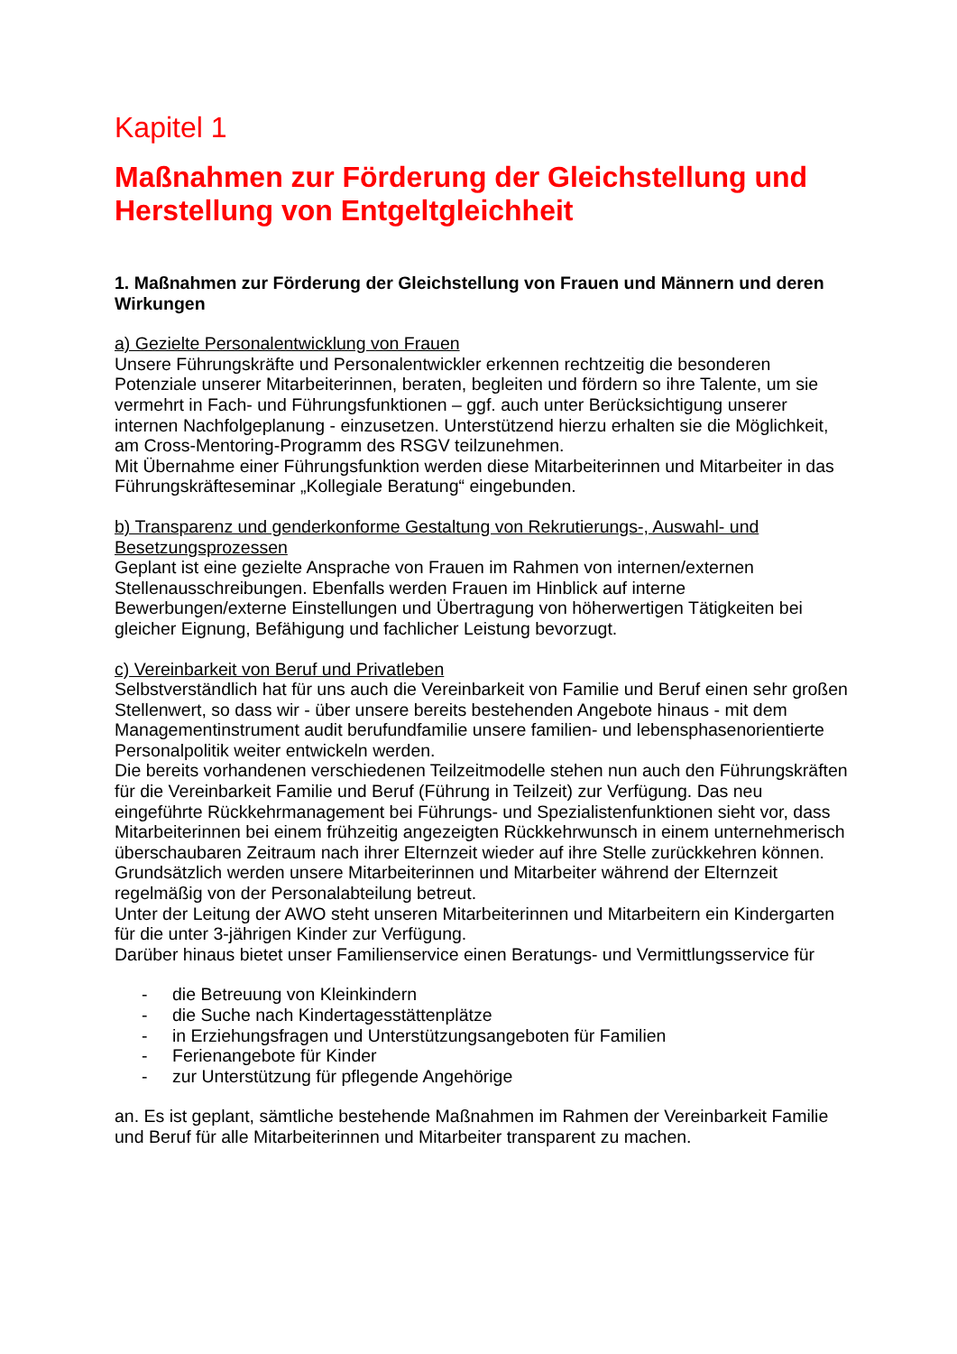Kapitel 1
Maßnahmen zur Förderung der Gleichstellung und Herstellung von Entgeltgleichheit
1. Maßnahmen zur Förderung der Gleichstellung von Frauen und Männern und deren Wirkungen
a) Gezielte Personalentwicklung von Frauen
Unsere Führungskräfte und Personalentwickler erkennen rechtzeitig die besonderen Potenziale unserer Mitarbeiterinnen, beraten, begleiten und fördern so ihre Talente, um sie vermehrt in Fach- und Führungsfunktionen – ggf. auch unter Berücksichtigung unserer internen Nachfolgeplanung - einzusetzen. Unterstützend hierzu erhalten sie die Möglichkeit, am Cross-Mentoring-Programm des RSGV teilzunehmen.
Mit Übernahme einer Führungsfunktion werden diese Mitarbeiterinnen und Mitarbeiter in das Führungskräfteseminar „Kollegiale Beratung“ eingebunden.
b) Transparenz und genderkonforme Gestaltung von Rekrutierungs-, Auswahl- und Besetzungsprozessen
Geplant ist eine gezielte Ansprache von Frauen im Rahmen von internen/externen Stellenausschreibungen. Ebenfalls werden Frauen im Hinblick auf interne Bewerbungen/externe Einstellungen und Übertragung von höherwertigen Tätigkeiten bei gleicher Eignung, Befähigung und fachlicher Leistung bevorzugt.
c) Vereinbarkeit von Beruf und Privatleben
Selbstverständlich hat für uns auch die Vereinbarkeit von Familie und Beruf einen sehr großen Stellenwert, so dass wir - über unsere bereits bestehenden Angebote hinaus - mit dem Managementinstrument audit berufundfamilie unsere familien- und lebensphasenorientierte Personalpolitik weiter entwickeln werden.
Die bereits vorhandenen verschiedenen Teilzeitmodelle stehen nun auch den Führungskräften für die Vereinbarkeit Familie und Beruf (Führung in Teilzeit) zur Verfügung. Das neu eingeführte Rückkehrmanagement bei Führungs- und Spezialistenfunktionen sieht vor, dass Mitarbeiterinnen bei einem frühzeitig angezeigten Rückkehrwunsch in einem unternehmerisch überschaubaren Zeitraum nach ihrer Elternzeit wieder auf ihre Stelle zurückkehren können. Grundsätzlich werden unsere Mitarbeiterinnen und Mitarbeiter während der Elternzeit regelmäßig von der Personalabteilung betreut.
Unter der Leitung der AWO steht unseren Mitarbeiterinnen und Mitarbeitern ein Kindergarten für die unter 3-jährigen Kinder zur Verfügung.
Darüber hinaus bietet unser Familienservice einen Beratungs- und Vermittlungsservice für
- die Betreuung von Kleinkindern
- die Suche nach Kindertagesstättenplätze
- in Erziehungsfragen und Unterstützungsangeboten für Familien
- Ferienangebote für Kinder
- zur Unterstützung für pflegende Angehörige
an. Es ist geplant, sämtliche bestehende Maßnahmen im Rahmen der Vereinbarkeit Familie und Beruf für alle Mitarbeiterinnen und Mitarbeiter transparent zu machen.